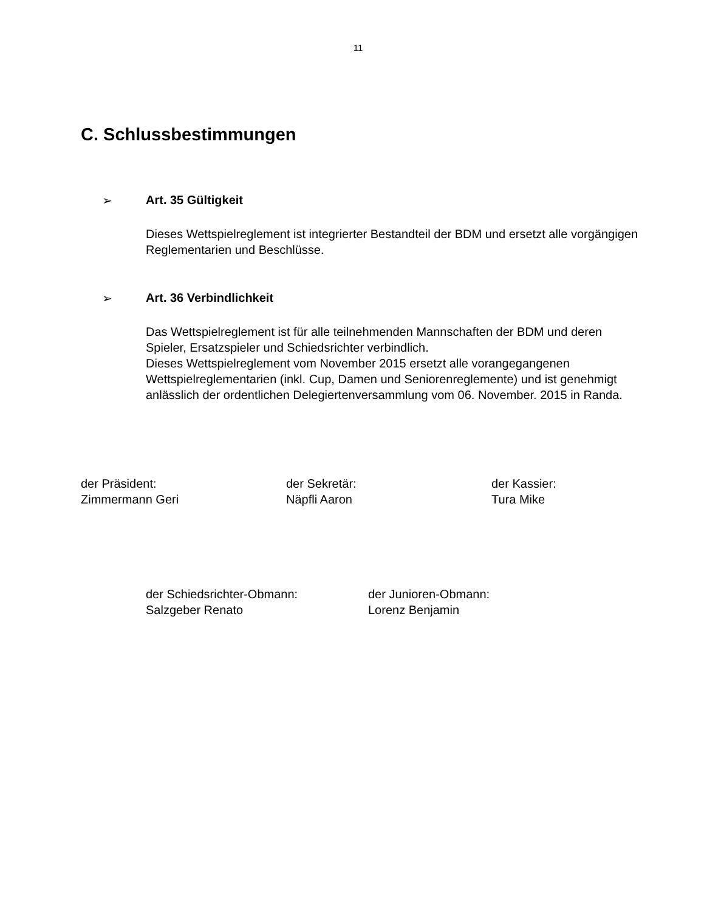11
C. Schlussbestimmungen
➢ Art. 35 Gültigkeit
Dieses Wettspielreglement ist integrierter Bestandteil der BDM und ersetzt alle vorgängigen Reglementarien und Beschlüsse.
➢ Art. 36 Verbindlichkeit
Das Wettspielreglement ist für alle teilnehmenden Mannschaften der BDM und deren Spieler, Ersatzspieler und Schiedsrichter verbindlich.
Dieses Wettspielreglement vom November 2015 ersetzt alle vorangegangenen Wettspielreglementarien (inkl. Cup, Damen und Seniorenreglemente) und ist genehmigt anlässlich der ordentlichen Delegiertenversammlung vom 06. November. 2015 in Randa.
der Präsident:
Zimmermann Geri
der Sekretär:
Näpfli Aaron
der Kassier:
Tura Mike
der Schiedsrichter-Obmann:
Salzgeber Renato
der Junioren-Obmann:
Lorenz Benjamin